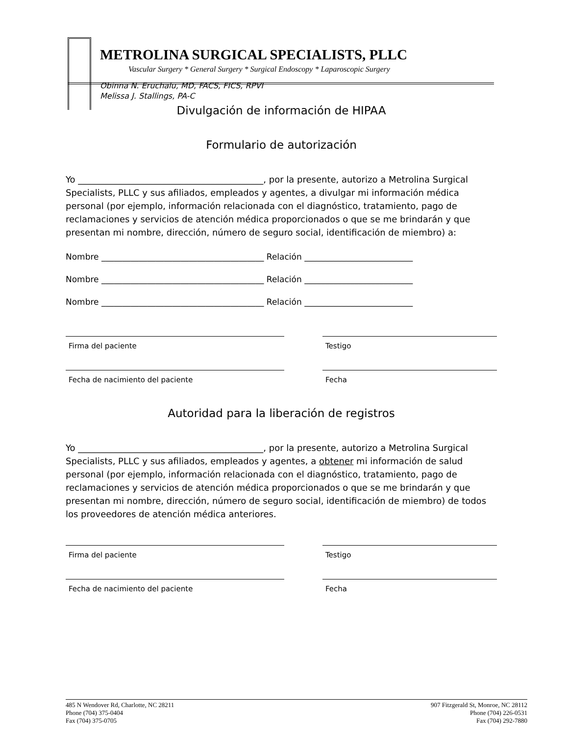METROLINA SURGICAL SPECIALISTS, PLLC
Vascular Surgery * General Surgery * Surgical Endoscopy * Laparoscopic Surgery
Obinna N. Eruchalu, MD, FACS, FICS, RPVI
Melissa J. Stallings, PA-C
Divulgación de información de HIPAA
Formulario de autorización
Yo __________________________________________, por la presente, autorizo a Metrolina Surgical Specialists, PLLC y sus afiliados, empleados y agentes, a divulgar mi información médica personal (por ejemplo, información relacionada con el diagnóstico, tratamiento, pago de reclamaciones y servicios de atención médica proporcionados o que se me brindarán y que presentan mi nombre, dirección, número de seguro social, identificación de miembro) a:
Nombre _______________________________________ Relación __________________________
Nombre _______________________________________ Relación __________________________
Nombre _______________________________________ Relación __________________________
Firma del paciente Testigo
Fecha de nacimiento del paciente Fecha
Autoridad para la liberación de registros
Yo __________________________________________, por la presente, autorizo a Metrolina Surgical Specialists, PLLC y sus afiliados, empleados y agentes, a obtener mi información de salud personal (por ejemplo, información relacionada con el diagnóstico, tratamiento, pago de reclamaciones y servicios de atención médica proporcionados o que se me brindarán y que presentan mi nombre, dirección, número de seguro social, identificación de miembro) de todos los proveedores de atención médica anteriores.
Firma del paciente Testigo
Fecha de nacimiento del paciente Fecha
485 N Wendover Rd, Charlotte, NC 28211
Phone (704) 375-0404
Fax (704) 375-0705
907 Fitzgerald St, Monroe, NC 28112
Phone (704) 226-0531
Fax (704) 292-7880